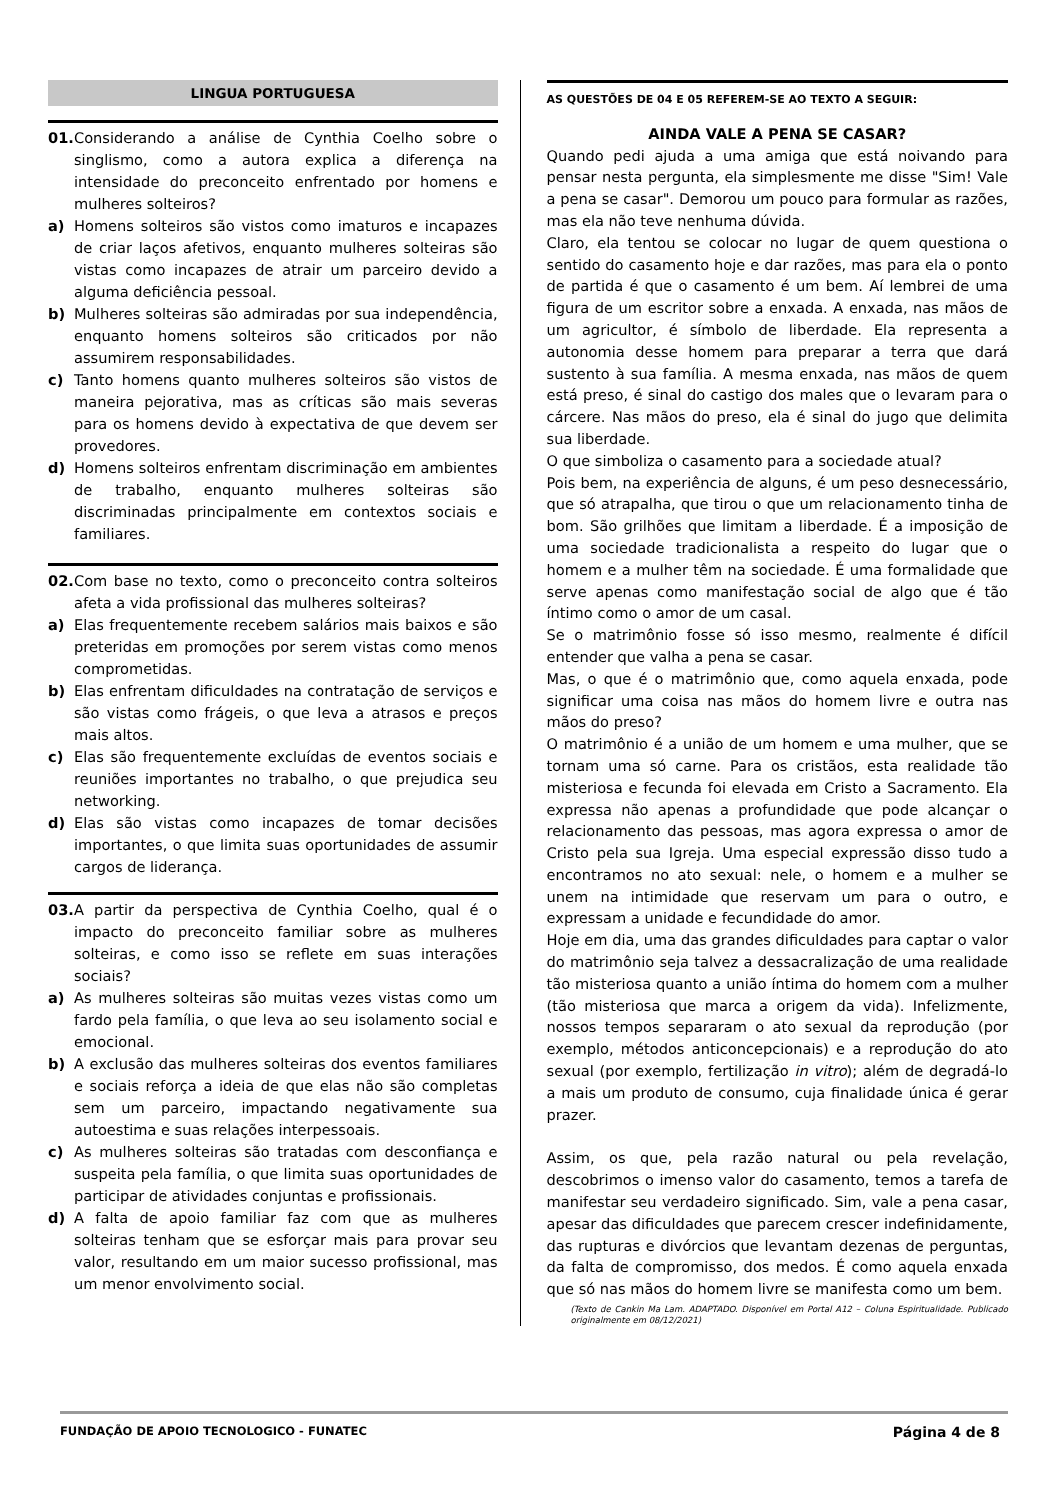LINGUA PORTUGUESA
01. Considerando a análise de Cynthia Coelho sobre o singlismo, como a autora explica a diferença na intensidade do preconceito enfrentado por homens e mulheres solteiros?
a) Homens solteiros são vistos como imaturos e incapazes de criar laços afetivos, enquanto mulheres solteiras são vistas como incapazes de atrair um parceiro devido a alguma deficiência pessoal.
b) Mulheres solteiras são admiradas por sua independência, enquanto homens solteiros são criticados por não assumirem responsabilidades.
c) Tanto homens quanto mulheres solteiros são vistos de maneira pejorativa, mas as críticas são mais severas para os homens devido à expectativa de que devem ser provedores.
d) Homens solteiros enfrentam discriminação em ambientes de trabalho, enquanto mulheres solteiras são discriminadas principalmente em contextos sociais e familiares.
02. Com base no texto, como o preconceito contra solteiros afeta a vida profissional das mulheres solteiras?
a) Elas frequentemente recebem salários mais baixos e são preteridas em promoções por serem vistas como menos comprometidas.
b) Elas enfrentam dificuldades na contratação de serviços e são vistas como frágeis, o que leva a atrasos e preços mais altos.
c) Elas são frequentemente excluídas de eventos sociais e reuniões importantes no trabalho, o que prejudica seu networking.
d) Elas são vistas como incapazes de tomar decisões importantes, o que limita suas oportunidades de assumir cargos de liderança.
03. A partir da perspectiva de Cynthia Coelho, qual é o impacto do preconceito familiar sobre as mulheres solteiras, e como isso se reflete em suas interações sociais?
a) As mulheres solteiras são muitas vezes vistas como um fardo pela família, o que leva ao seu isolamento social e emocional.
b) A exclusão das mulheres solteiras dos eventos familiares e sociais reforça a ideia de que elas não são completas sem um parceiro, impactando negativamente sua autoestima e suas relações interpessoais.
c) As mulheres solteiras são tratadas com desconfiança e suspeita pela família, o que limita suas oportunidades de participar de atividades conjuntas e profissionais.
d) A falta de apoio familiar faz com que as mulheres solteiras tenham que se esforçar mais para provar seu valor, resultando em um maior sucesso profissional, mas um menor envolvimento social.
AS QUESTÕES DE 04 E 05 REFEREM-SE AO TEXTO A SEGUIR:
AINDA VALE A PENA SE CASAR?
Quando pedi ajuda a uma amiga que está noivando para pensar nesta pergunta, ela simplesmente me disse "Sim! Vale a pena se casar". Demorou um pouco para formular as razões, mas ela não teve nenhuma dúvida.
Claro, ela tentou se colocar no lugar de quem questiona o sentido do casamento hoje e dar razões, mas para ela o ponto de partida é que o casamento é um bem. Aí lembrei de uma figura de um escritor sobre a enxada. A enxada, nas mãos de um agricultor, é símbolo de liberdade. Ela representa a autonomia desse homem para preparar a terra que dará sustento à sua família. A mesma enxada, nas mãos de quem está preso, é sinal do castigo dos males que o levaram para o cárcere. Nas mãos do preso, ela é sinal do jugo que delimita sua liberdade.
O que simboliza o casamento para a sociedade atual?
Pois bem, na experiência de alguns, é um peso desnecessário, que só atrapalha, que tirou o que um relacionamento tinha de bom. São grilhões que limitam a liberdade. É a imposição de uma sociedade tradicionalista a respeito do lugar que o homem e a mulher têm na sociedade. É uma formalidade que serve apenas como manifestação social de algo que é tão íntimo como o amor de um casal.
Se o matrimônio fosse só isso mesmo, realmente é difícil entender que valha a pena se casar.
Mas, o que é o matrimônio que, como aquela enxada, pode significar uma coisa nas mãos do homem livre e outra nas mãos do preso?
O matrimônio é a união de um homem e uma mulher, que se tornam uma só carne. Para os cristãos, esta realidade tão misteriosa e fecunda foi elevada em Cristo a Sacramento. Ela expressa não apenas a profundidade que pode alcançar o relacionamento das pessoas, mas agora expressa o amor de Cristo pela sua Igreja. Uma especial expressão disso tudo a encontramos no ato sexual: nele, o homem e a mulher se unem na intimidade que reservam um para o outro, e expressam a unidade e fecundidade do amor.
Hoje em dia, uma das grandes dificuldades para captar o valor do matrimônio seja talvez a dessacralização de uma realidade tão misteriosa quanto a união íntima do homem com a mulher (tão misteriosa que marca a origem da vida). Infelizmente, nossos tempos separaram o ato sexual da reprodução (por exemplo, métodos anticoncepcionais) e a reprodução do ato sexual (por exemplo, fertilização in vitro); além de degradá-lo a mais um produto de consumo, cuja finalidade única é gerar prazer.
Assim, os que, pela razão natural ou pela revelação, descobrimos o imenso valor do casamento, temos a tarefa de manifestar seu verdadeiro significado. Sim, vale a pena casar, apesar das dificuldades que parecem crescer indefinidamente, das rupturas e divórcios que levantam dezenas de perguntas, da falta de compromisso, dos medos. É como aquela enxada que só nas mãos do homem livre se manifesta como um bem.
(Texto de Cankin Ma Lam. ADAPTADO. Disponível em Portal A12 – Coluna Espiritualidade. Publicado originalmente em 08/12/2021)
FUNDAÇÃO DE APOIO TECNOLOGICO - FUNATEC Página 4 de 8